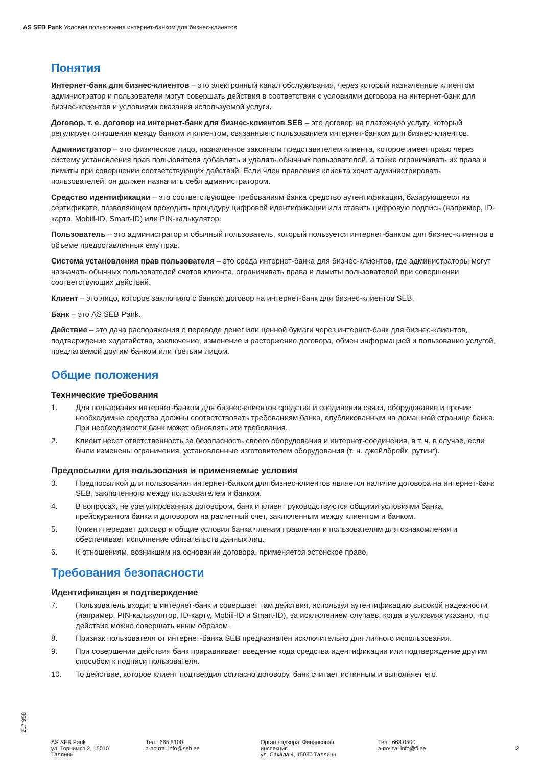AS SEB Pank Условия пользования интернет-банком для бизнес-клиентов
Понятия
Интернет-банк для бизнес-клиентов – это электронный канал обслуживания, через который назначенные клиентом администратор и пользователи могут совершать действия в соответствии с условиями договора на интернет-банк для бизнес-клиентов и условиями оказания используемой услуги.
Договор, т. е. договор на интернет-банк для бизнес-клиентов SEB – это договор на платежную услугу, который регулирует отношения между банком и клиентом, связанные с пользованием интернет-банком для бизнес-клиентов.
Администратор – это физическое лицо, назначенное законным представителем клиента, которое имеет право через систему установления прав пользователя добавлять и удалять обычных пользователей, а также ограничивать их права и лимиты при совершении соответствующих действий. Если член правления клиента хочет администрировать пользователей, он должен назначить себя администратором.
Средство идентификации – это соответствующее требованиям банка средство аутентификации, базирующееся на сертификате, позволяющем проходить процедуру цифровой идентификации или ставить цифровую подпись (например, ID-карта, Mobiil-ID, Smart-ID) или PIN-калькулятор.
Пользователь – это администратор и обычный пользователь, который пользуется интернет-банком для бизнес-клиентов в объеме предоставленных ему прав.
Система установления прав пользователя – это среда интернет-банка для бизнес-клиентов, где администраторы могут назначать обычных пользователей счетов клиента, ограничивать права и лимиты пользователей при совершении соответствующих действий.
Клиент – это лицо, которое заключило с банком договор на интернет-банк для бизнес-клиентов SEB.
Банк – это AS SEB Pank.
Действие – это дача распоряжения о переводе денег или ценной бумаги через интернет-банк для бизнес-клиентов, подтверждение ходатайства, заключение, изменение и расторжение договора, обмен информацией и пользование услугой, предлагаемой другим банком или третьим лицом.
Общие положения
Технические требования
1. Для пользования интернет-банком для бизнес-клиентов средства и соединения связи, оборудование и прочие необходимые средства должны соответствовать требованиям банка, опубликованным на домашней странице банка. При необходимости банк может обновлять эти требования.
2. Клиент несет ответственность за безопасность своего оборудования и интернет-соединения, в т. ч. в случае, если были изменены ограничения, установленные изготовителем оборудования (т. н. джейлбрейк, рутинг).
Предпосылки для пользования и применяемые условия
3. Предпосылкой для пользования интернет-банком для бизнес-клиентов является наличие договора на интернет-банк SEB, заключенного между пользователем и банком.
4. В вопросах, не урегулированных договором, банк и клиент руководствуются общими условиями банка, прейскурантом банка и договором на расчетный счет, заключенным между клиентом и банком.
5. Клиент передает договор и общие условия банка членам правления и пользователям для ознакомления и обеспечивает исполнение обязательств данных лиц.
6. К отношениям, возникшим на основании договора, применяется эстонское право.
Требования безопасности
Идентификация и подтверждение
7. Пользователь входит в интернет-банк и совершает там действия, используя аутентификацию высокой надежности (например, PIN-калькулятор, ID-карту, Mobiil-ID и Smart-ID), за исключением случаев, когда в условиях указано, что действие можно совершать иным образом.
8. Признак пользователя от интернет-банка SEB предназначен исключительно для личного использования.
9. При совершении действия банк приравнивает введение кода средства идентификации или подтверждение другим способом к подписи пользователя.
10. То действие, которое клиент подтвердил согласно договору, банк считает истинным и выполняет его.
217 958
AS SEB Pank
ул. Торнимяэ 2, 15010
Таллинн
Тел.: 665 5100
э-почта: info@seb.ee
Орган надзора: Финансовая
инспекция
ул. Сакала 4, 15030 Таллинн
Тел.: 668 0500
э-почта: info@fi.ee
2